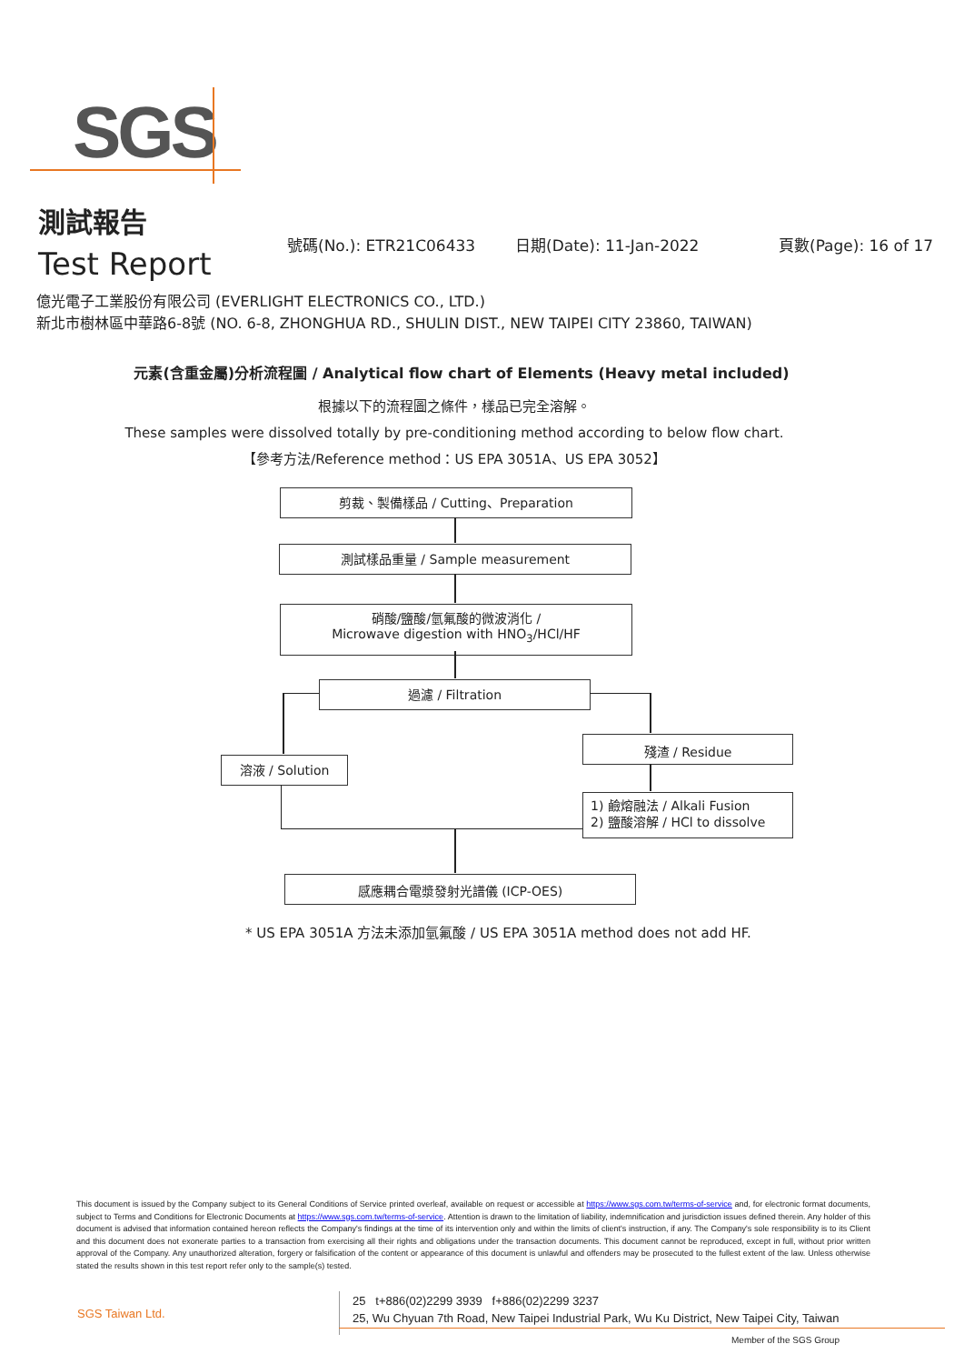SGS
測試報告
Test Report
號碼(No.): ETR21C06433 日期(Date): 11-Jan-2022 頁數(Page): 16 of 17
億光電子工業股份有限公司 (EVERLIGHT ELECTRONICS CO., LTD.)
新北市樹林區中華路6-8號 (NO. 6-8, ZHONGHUA RD., SHULIN DIST., NEW TAIPEI CITY 23860, TAIWAN)
元素(含重金屬)分析流程圖 / Analytical flow chart of Elements (Heavy metal included)
根據以下的流程圖之條件，樣品已完全溶解。
These samples were dissolved totally by pre-conditioning method according to below flow chart.
【參考方法/Reference method：US EPA 3051A、US EPA 3052】
剪裁、製備樣品 / Cutting、Preparation
測試樣品重量 / Sample measurement
硝酸/鹽酸/氫氟酸的微波消化 /
Microwave digestion with HNO<sub>3</sub>/HCl/HF
過濾 / Filtration
溶液 / Solution
殘渣 / Residue
1) 鹼熔融法 / Alkali Fusion
2) 鹽酸溶解 / HCl to dissolve
感應耦合電漿發射光譜儀 (ICP-OES)
* US EPA 3051A 方法未添加氫氟酸 / US EPA 3051A method does not add HF.
This document is issued by the Company subject to its General Conditions of Service printed overleaf, available on request or accessible at https://www.sgs.com.tw/terms-of-service and, for electronic format documents, subject to Terms and Conditions for Electronic Documents at https://www.sgs.com.tw/terms-of-service. Attention is drawn to the limitation of liability, indemnification and jurisdiction issues defined therein. Any holder of this document is advised that information contained hereon reflects the Company's findings at the time of its intervention only and within the limits of client's instruction, if any. The Company's sole responsibility is to its Client and this document does not exonerate parties to a transaction from exercising all their rights and obligations under the transaction documents. This document cannot be reproduced, except in full, without prior written approval of the Company. Any unauthorized alteration, forgery or falsification of the content or appearance of this document is unlawful and offenders may be prosecuted to the fullest extent of the law. Unless otherwise stated the results shown in this test report refer only to the sample(s) tested.
SGS Taiwan Ltd.
25 t+886(02)2299 3939 f+886(02)2299 3237
25, Wu Chyuan 7th Road, New Taipei Industrial Park, Wu Ku District, New Taipei City, Taiwan
Member of the SGS Group